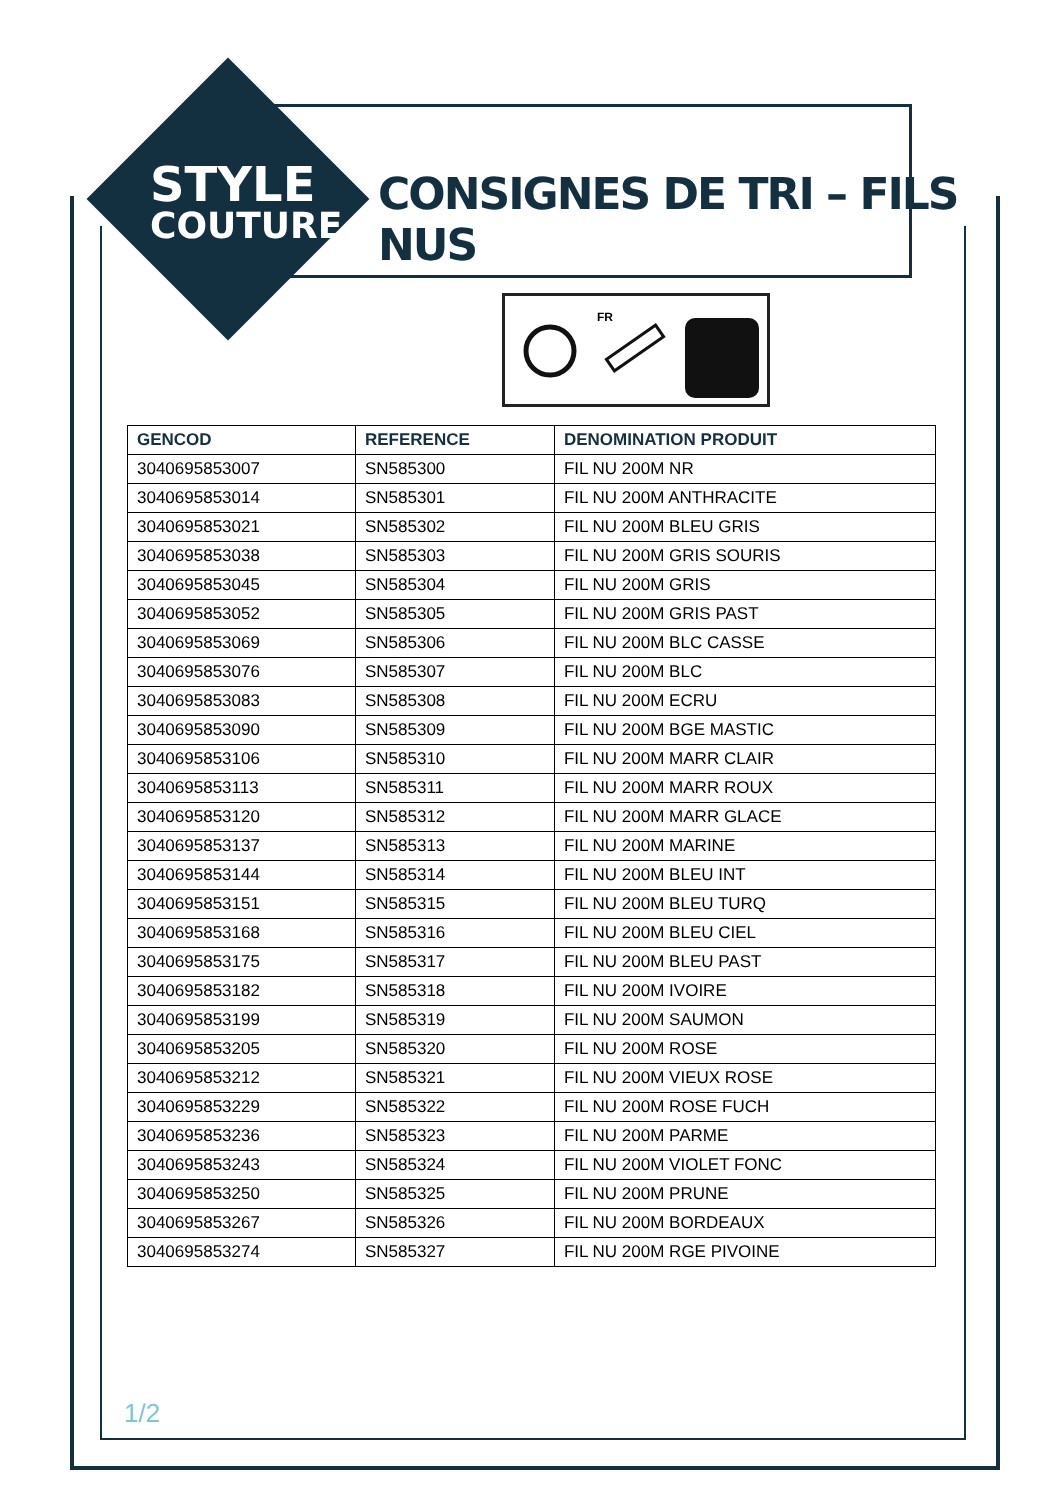STYLE
COUTURE
CONSIGNES DE TRI – FILS NUS
FR
| GENCOD | REFERENCE | DENOMINATION PRODUIT |
| --- | --- | --- |
| 3040695853007 | SN585300 | FIL NU 200M NR |
| 3040695853014 | SN585301 | FIL NU 200M ANTHRACITE |
| 3040695853021 | SN585302 | FIL NU 200M BLEU GRIS |
| 3040695853038 | SN585303 | FIL NU 200M GRIS SOURIS |
| 3040695853045 | SN585304 | FIL NU 200M GRIS |
| 3040695853052 | SN585305 | FIL NU 200M GRIS PAST |
| 3040695853069 | SN585306 | FIL NU 200M BLC CASSE |
| 3040695853076 | SN585307 | FIL NU 200M BLC |
| 3040695853083 | SN585308 | FIL NU 200M ECRU |
| 3040695853090 | SN585309 | FIL NU 200M BGE MASTIC |
| 3040695853106 | SN585310 | FIL NU 200M MARR CLAIR |
| 3040695853113 | SN585311 | FIL NU 200M MARR ROUX |
| 3040695853120 | SN585312 | FIL NU 200M MARR GLACE |
| 3040695853137 | SN585313 | FIL NU 200M MARINE |
| 3040695853144 | SN585314 | FIL NU 200M BLEU INT |
| 3040695853151 | SN585315 | FIL NU 200M BLEU TURQ |
| 3040695853168 | SN585316 | FIL NU 200M BLEU CIEL |
| 3040695853175 | SN585317 | FIL NU 200M BLEU PAST |
| 3040695853182 | SN585318 | FIL NU 200M IVOIRE |
| 3040695853199 | SN585319 | FIL NU 200M SAUMON |
| 3040695853205 | SN585320 | FIL NU 200M ROSE |
| 3040695853212 | SN585321 | FIL NU 200M VIEUX ROSE |
| 3040695853229 | SN585322 | FIL NU 200M ROSE FUCH |
| 3040695853236 | SN585323 | FIL NU 200M PARME |
| 3040695853243 | SN585324 | FIL NU 200M VIOLET FONC |
| 3040695853250 | SN585325 | FIL NU 200M PRUNE |
| 3040695853267 | SN585326 | FIL NU 200M BORDEAUX |
| 3040695853274 | SN585327 | FIL NU 200M RGE PIVOINE |
1/2